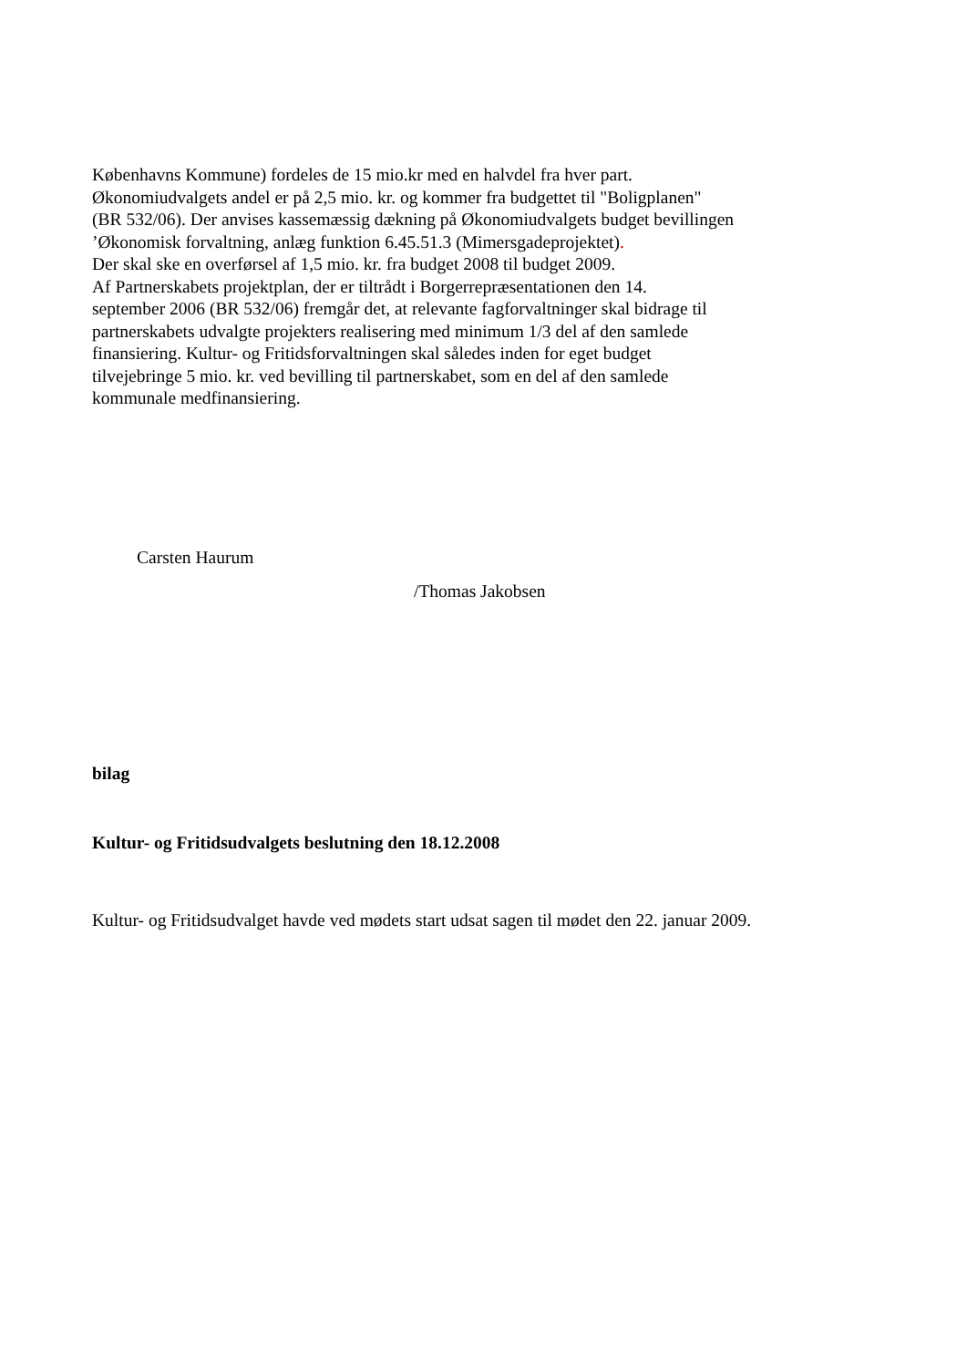Københavns Kommune) fordeles de 15 mio.kr med en halvdel fra hver part.
Økonomiudvalgets andel er på 2,5 mio. kr. og kommer fra budgettet til "Boligplanen"
(BR 532/06). Der anvises kassemæssig dækning på Økonomiudvalgets budget bevillingen
’Økonomisk forvaltning, anlæg funktion 6.45.51.3 (Mimersgadeprojektet).
Der skal ske en overførsel af 1,5 mio. kr. fra budget 2008 til budget 2009.
Af Partnerskabets projektplan, der er tiltrådt i Borgerrepræsentationen den 14.
september 2006 (BR 532/06) fremgår det, at relevante fagforvaltninger skal bidrage til
partnerskabets udvalgte projekters realisering med minimum 1/3 del af den samlede
finansiering. Kultur- og Fritidsforvaltningen skal således inden for eget budget
tilvejebringe 5 mio. kr. ved bevilling til partnerskabet, som en del af den samlede
kommunale medfinansiering.
Carsten Haurum
/Thomas Jakobsen
bilag
Kultur- og Fritidsudvalgets beslutning den 18.12.2008
Kultur- og Fritidsudvalget havde ved mødets start udsat sagen til mødet den 22. januar 2009.